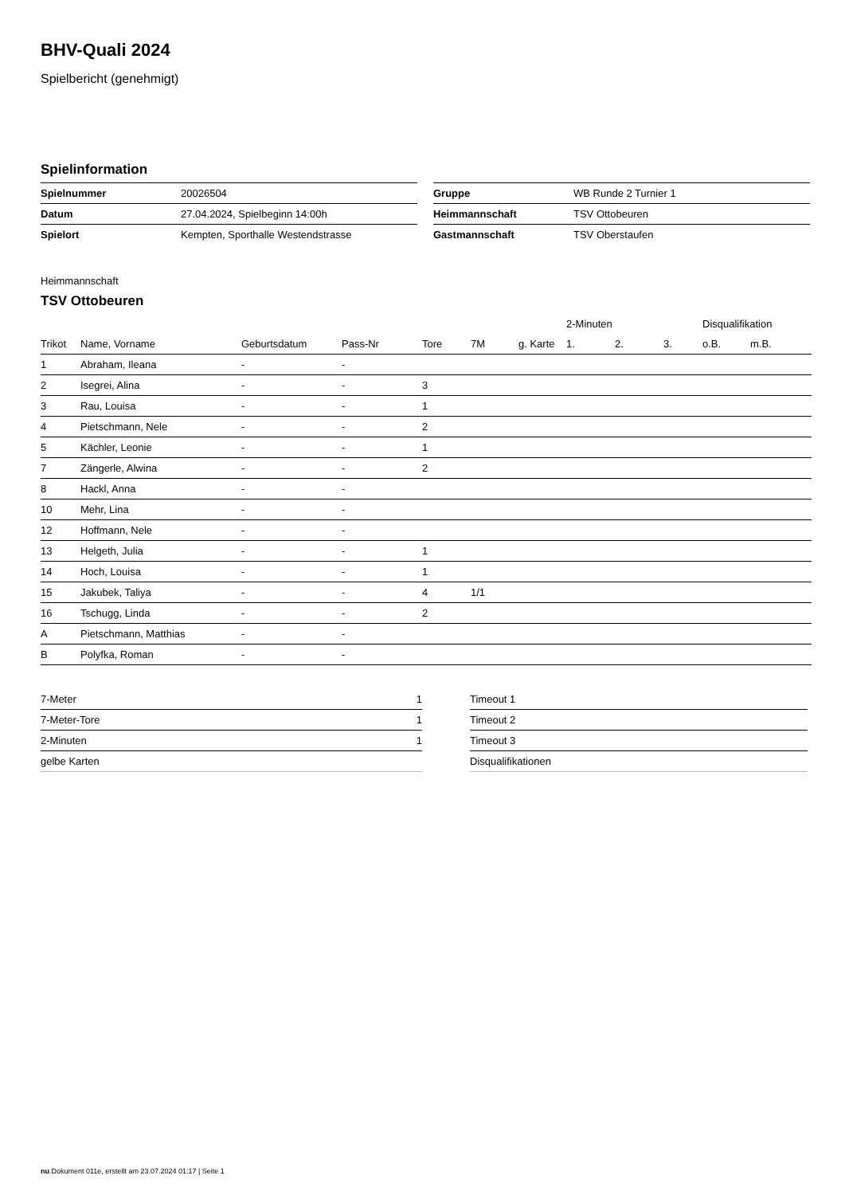BHV-Quali 2024
Spielbericht (genehmigt)
Spielinformation
| Spielnummer | 20026504 |
| Datum | 27.04.2024, Spielbeginn 14:00h |
| Spielort | Kempten, Sporthalle Westendstrasse |
| Gruppe | WB Runde 2 Turnier 1 |
| Heimmannschaft | TSV Ottobeuren |
| Gastmannschaft | TSV Oberstaufen |
Heimmannschaft
TSV Ottobeuren
| | | | | | | | 2-Minuten | | | Disqualifikation | |
| --- | --- | --- | --- | --- | --- | --- | --- | --- | --- | --- | --- |
| Trikot | Name, Vorname | Geburtsdatum | Pass-Nr | Tore | 7M | g. Karte | 1. | 2. | 3. | o.B. | m.B. |
| 1 | Abraham, Ileana | - | - | | | | | | | | |
| 2 | Isegrei, Alina | - | - | 3 | | | | | | | |
| 3 | Rau, Louisa | - | - | 1 | | | | | | | |
| 4 | Pietschmann, Nele | - | - | 2 | | | | | | | |
| 5 | Kächler, Leonie | - | - | 1 | | | | | | | |
| 7 | Zängerle, Alwina | - | - | 2 | | | | | | | |
| 8 | Hackl, Anna | - | - | | | | | | | | |
| 10 | Mehr, Lina | - | - | | | | | | | | |
| 12 | Hoffmann, Nele | - | - | | | | | | | | |
| 13 | Helgeth, Julia | - | - | 1 | | | | | | | |
| 14 | Hoch, Louisa | - | - | 1 | | | | | | | |
| 15 | Jakubek, Taliya | - | - | 4 | 1/1 | | | | | | |
| 16 | Tschugg, Linda | - | - | 2 | | | | | | | |
| A | Pietschmann, Matthias | - | - | | | | | | | | |
| B | Polyfka, Roman | - | - | | | | | | | | |
| 7-Meter | 1 |
| 7-Meter-Tore | 1 |
| 2-Minuten | 1 |
| gelbe Karten | |
| Timeout 1 |
| Timeout 2 |
| Timeout 3 |
| Disqualifikationen |
nu.Dokument 011e, erstellt am 23.07.2024 01:17 | Seite 1